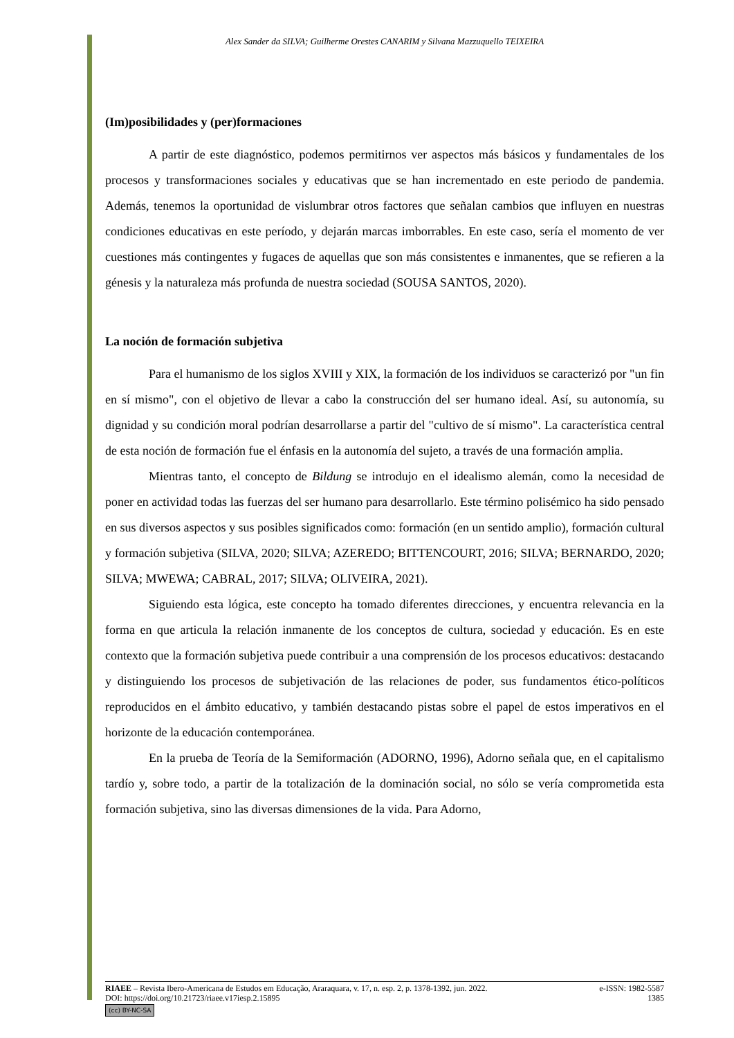Alex Sander da SILVA; Guilherme Orestes CANARIM y Silvana Mazzuquello TEIXEIRA
(Im)posibilidades y (per)formaciones
A partir de este diagnóstico, podemos permitirnos ver aspectos más básicos y fundamentales de los procesos y transformaciones sociales y educativas que se han incrementado en este periodo de pandemia. Además, tenemos la oportunidad de vislumbrar otros factores que señalan cambios que influyen en nuestras condiciones educativas en este período, y dejarán marcas imborrables. En este caso, sería el momento de ver cuestiones más contingentes y fugaces de aquellas que son más consistentes e inmanentes, que se refieren a la génesis y la naturaleza más profunda de nuestra sociedad (SOUSA SANTOS, 2020).
La noción de formación subjetiva
Para el humanismo de los siglos XVIII y XIX, la formación de los individuos se caracterizó por "un fin en sí mismo", con el objetivo de llevar a cabo la construcción del ser humano ideal. Así, su autonomía, su dignidad y su condición moral podrían desarrollarse a partir del "cultivo de sí mismo". La característica central de esta noción de formación fue el énfasis en la autonomía del sujeto, a través de una formación amplia.
Mientras tanto, el concepto de Bildung se introdujo en el idealismo alemán, como la necesidad de poner en actividad todas las fuerzas del ser humano para desarrollarlo. Este término polisémico ha sido pensado en sus diversos aspectos y sus posibles significados como: formación (en un sentido amplio), formación cultural y formación subjetiva (SILVA, 2020; SILVA; AZEREDO; BITTENCOURT, 2016; SILVA; BERNARDO, 2020; SILVA; MWEWA; CABRAL, 2017; SILVA; OLIVEIRA, 2021).
Siguiendo esta lógica, este concepto ha tomado diferentes direcciones, y encuentra relevancia en la forma en que articula la relación inmanente de los conceptos de cultura, sociedad y educación. Es en este contexto que la formación subjetiva puede contribuir a una comprensión de los procesos educativos: destacando y distinguiendo los procesos de subjetivación de las relaciones de poder, sus fundamentos ético-políticos reproducidos en el ámbito educativo, y también destacando pistas sobre el papel de estos imperativos en el horizonte de la educación contemporánea.
En la prueba de Teoría de la Semiformación (ADORNO, 1996), Adorno señala que, en el capitalismo tardío y, sobre todo, a partir de la totalización de la dominación social, no sólo se vería comprometida esta formación subjetiva, sino las diversas dimensiones de la vida. Para Adorno,
RIAEE – Revista Ibero-Americana de Estudos em Educação, Araraquara, v. 17, n. esp. 2, p. 1378-1392, jun. 2022. e-ISSN: 1982-5587
DOI: https://doi.org/10.21723/riaee.v17iesp.2.15895 1385
(cc) BY-NC-SA